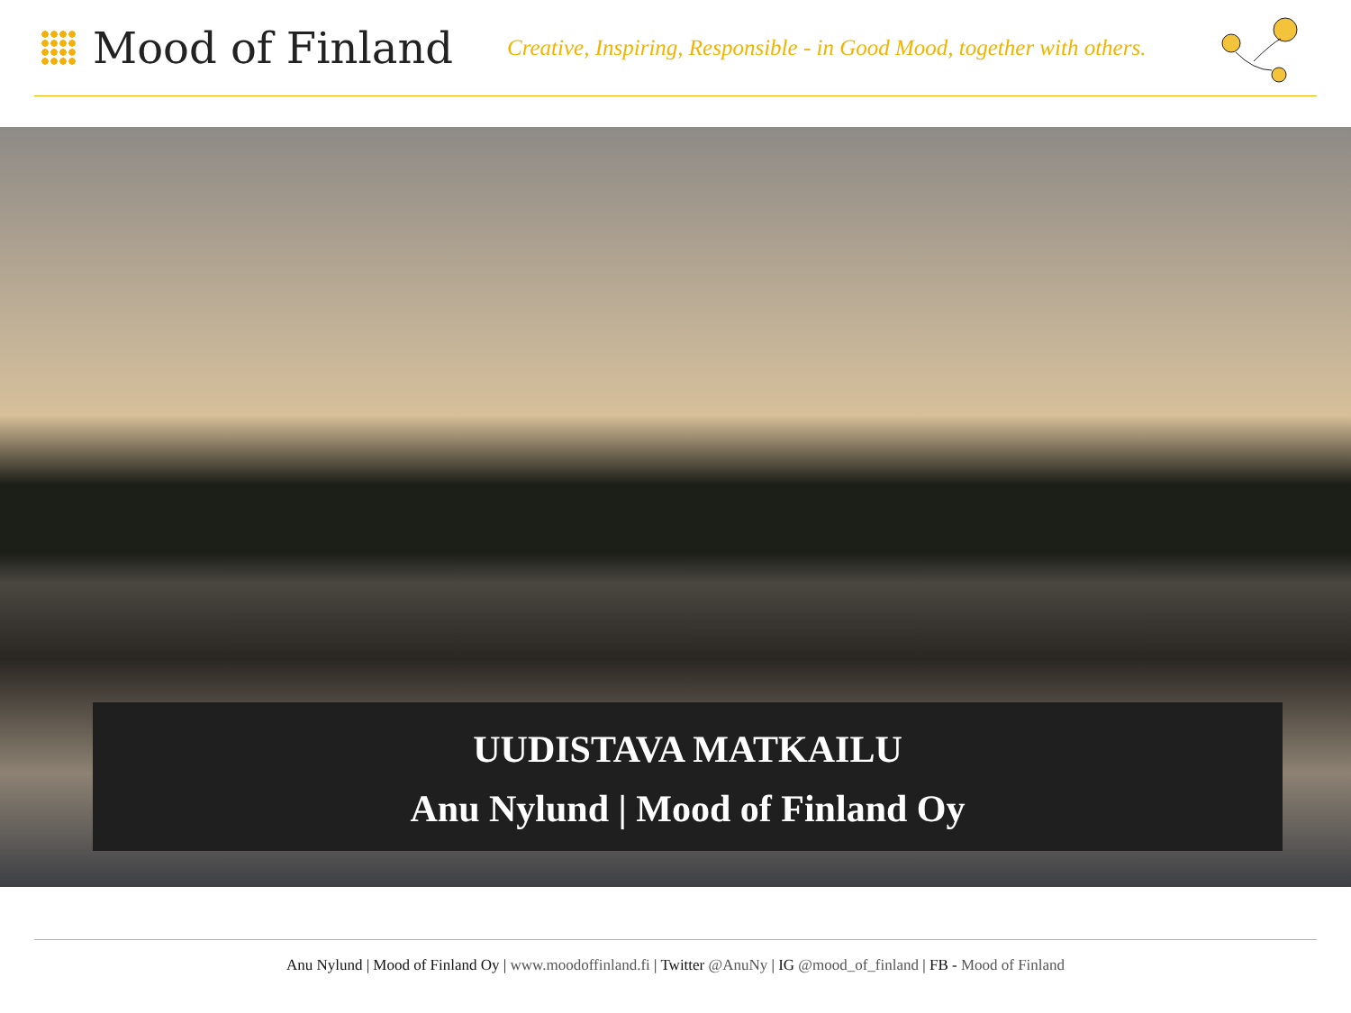Mood of Finland
Creative, Inspiring, Responsible - in Good Mood, together with others.
UUDISTAVA MATKAILU
Anu Nylund | Mood of Finland Oy
Anu Nylund | Mood of Finland Oy | www.moodoffinland.fi | Twitter @AnuNy | IG @mood_of_finland | FB - Mood of Finland